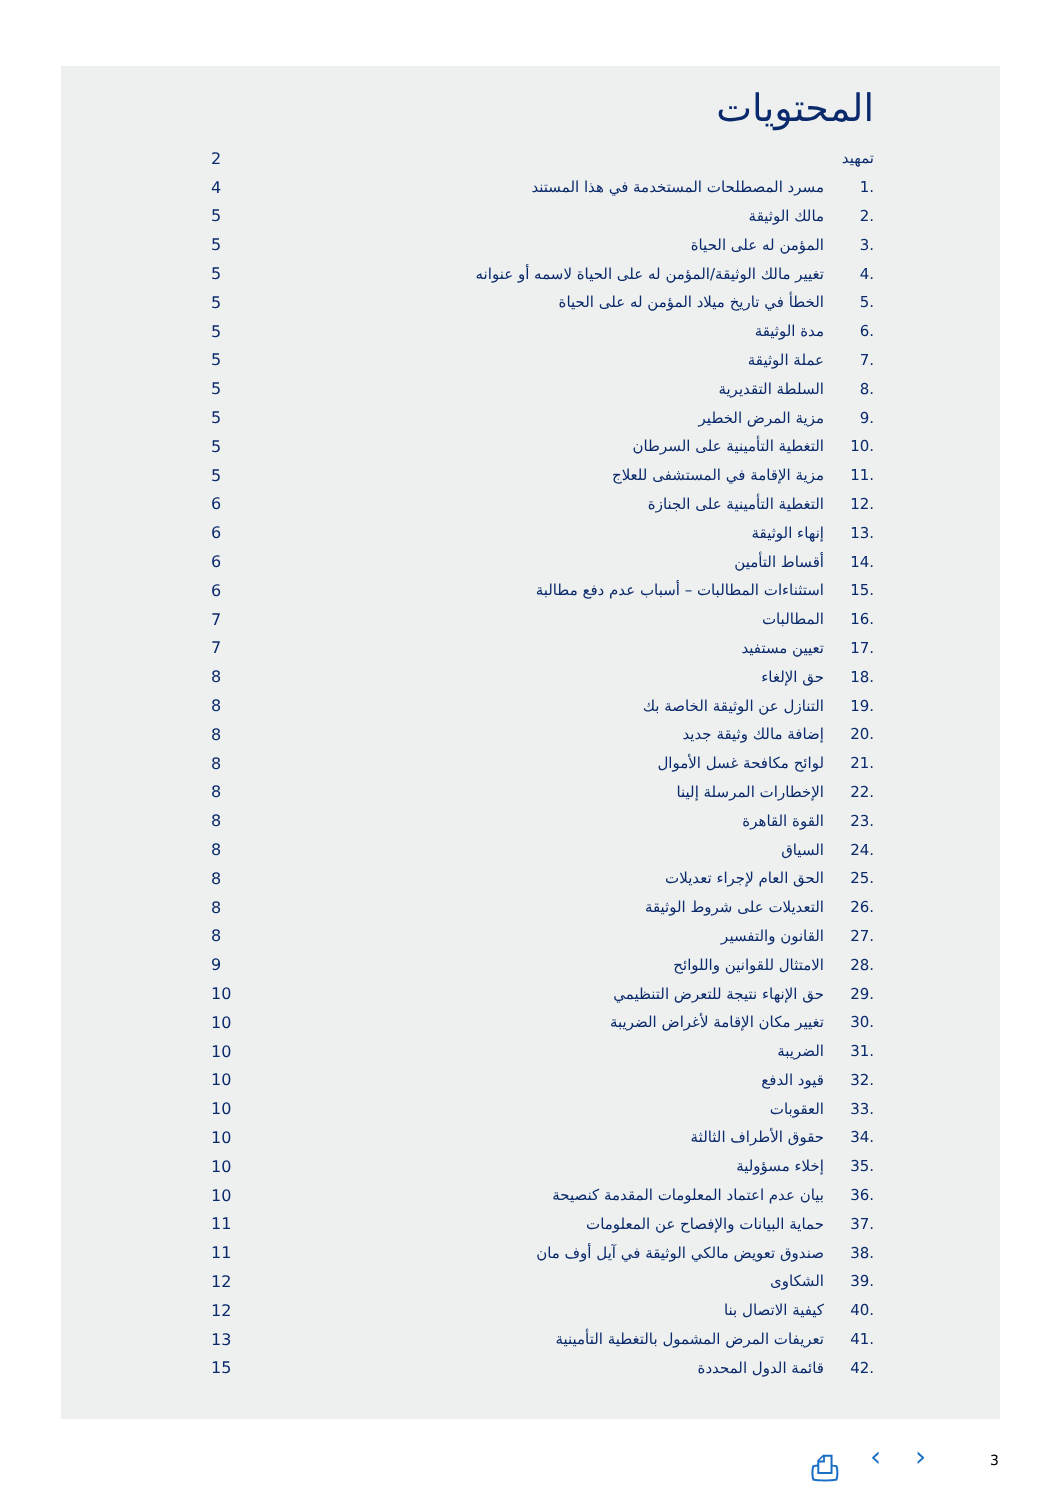المحتويات
تمهيد 2
.1 مسرد المصطلحات المستخدمة في هذا المستند 4
.2 مالك الوثيقة 5
.3 المؤمن له على الحياة 5
.4 تغيير مالك الوثيقة/المؤمن له على الحياة لاسمه أو عنوانه 5
.5 الخطأ في تاريخ ميلاد المؤمن له على الحياة 5
.6 مدة الوثيقة 5
.7 عملة الوثيقة 5
.8 السلطة التقديرية 5
.9 مزية المرض الخطير 5
.10 التغطية التأمينية على السرطان 5
.11 مزية الإقامة في المستشفى للعلاج 5
.12 التغطية التأمينية على الجنازة 6
.13 إنهاء الوثيقة 6
.14 أقساط التأمين 6
.15 استثناءات المطالبات – أسباب عدم دفع مطالبة 6
.16 المطالبات 7
.17 تعيين مستفيد 7
.18 حق الإلغاء 8
.19 التنازل عن الوثيقة الخاصة بك 8
.20 إضافة مالك وثيقة جديد 8
.21 لوائح مكافحة غسل الأموال 8
.22 الإخطارات المرسلة إلينا 8
.23 القوة القاهرة 8
.24 السياق 8
.25 الحق العام لإجراء تعديلات 8
.26 التعديلات على شروط الوثيقة 8
.27 القانون والتفسير 8
.28 الامتثال للقوانين واللوائح 9
.29 حق الإنهاء نتيجة للتعرض التنظيمي 10
.30 تغيير مكان الإقامة لأغراض الضريبة 10
.31 الضريبة 10
.32 قيود الدفع 10
.33 العقوبات 10
.34 حقوق الأطراف الثالثة 10
.35 إخلاء مسؤولية 10
.36 بيان عدم اعتماد المعلومات المقدمة كنصيحة 10
.37 حماية البيانات والإفصاح عن المعلومات 11
.38 صندوق تعويض مالكي الوثيقة في آيل أوف مان 11
.39 الشكاوى 12
.40 كيفية الاتصال بنا 12
.41 تعريفات المرض المشمول بالتغطية التأمينية 13
.42 قائمة الدول المحددة 15
⎙ ‹ › 3